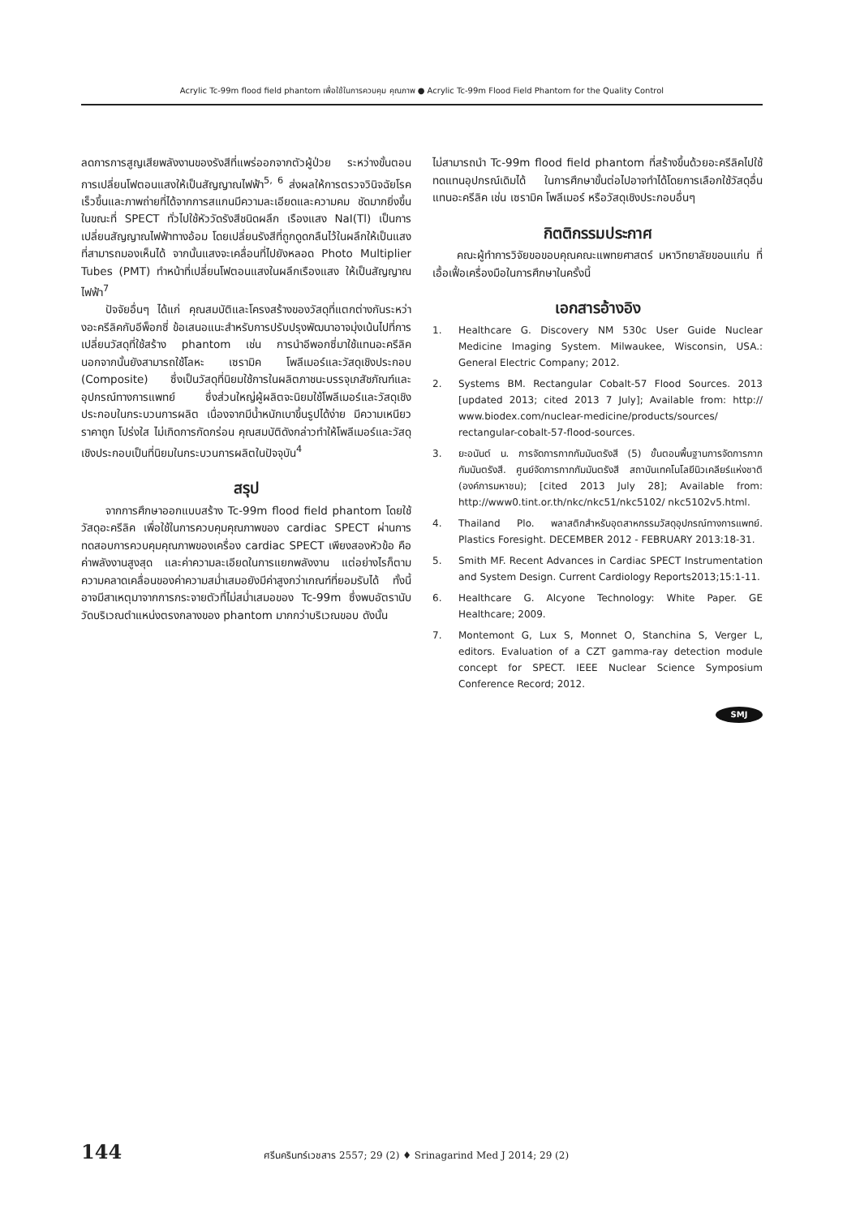Acrylic Tc-99m flood field phantom เพื่อใช้ในการควบคุม คุณภาพ ● Acrylic Tc-99m Flood Field Phantom for the Quality Control
ลดการการสูญเสียพลังงานของรังสีที่แพร่ออกจากตัวผู้ป่วย ระหว่างขั้นตอนการเปลี่ยนโฟตอนแสงให้เป็นสัญญาณไฟฟ้า<sup>5, 6</sup> ส่งผลให้การตรวจวินิจฉัยโรคเร็วขึ้นและภาพถ่ายที่ได้จากการสแกนมีความละเอียดและความคม ชัดมากยิ่งขึ้นในขณะที่ SPECT ทั่วไปใช้หัววัดรังสีชนิดผลึก เรืองแสง NaI(Tl) เป็นการเปลี่ยนสัญญาณไฟฟ้าทางอ้อม โดยเปลี่ยนรังสีที่ถูกดูดกลืนไว้ในผลึกให้เป็นแสงที่สามารถมองเห็นได้ จากนั้นแสงจะเคลื่อนที่ไปยังหลอด Photo Multiplier Tubes (PMT) ทำหน้าที่เปลี่ยนโฟตอนแสงในผลึกเรืองแสง ให้เป็นสัญญาณไฟฟ้า<sup>7</sup>
ปัจจัยอื่นๆ ได้แก่ คุณสมบัติและโครงสร้างของวัสดุที่แตกต่างกันระหว่างอะครีลิคกับอีพ็อกซี่ ข้อเสนอแนะสำหรับการปรับปรุงพัฒนาอาจมุ่งเน้นไปที่การเปลี่ยนวัสดุที่ใช้สร้าง phantom เช่น การนำอีพอกซี่มาใช้แทนอะครีลิค นอกจากนั้นยังสามารถใช้โลหะ เซรามิค โพลีเมอร์และวัสดุเชิงประกอบ (Composite) ซึ่งเป็นวัสดุที่นิยมใช้การในผลิตภาชนะบรรจุเภสัชภัณฑ์และอุปกรณ์ทางการแพทย์ ซึ่งส่วนใหญ่ผู้ผลิตจะนิยมใช้โพลีเมอร์และวัสดุเชิงประกอบในกระบวนการผลิต เนื่องจากมีน้ำหนักเบาขึ้นรูปได้ง่าย มีความเหนียว ราคาถูก โปร่งใส ไม่เกิดการกัดกร่อน คุณสมบัติดังกล่าวทำให้โพลีเมอร์และวัสดุเชิงประกอบเป็นที่นิยมในกระบวนการผลิตในปัจจุบัน<sup>4</sup>
สรุป
จากการศึกษาออกแบบสร้าง Tc-99m flood field phantom โดยใช้วัสดุอะครีลิค เพื่อใช้ในการควบคุมคุณภาพของ cardiac SPECT ผ่านการทดสอบการควบคุมคุณภาพของเครื่อง cardiac SPECT เพียงสองหัวข้อ คือ ค่าพลังงานสูงสุด และค่าความละเอียดในการแยกพลังงาน แต่อย่างไรก็ตาม ความคลาดเคลื่อนของค่าความสม่ำเสมอยังมีค่าสูงกว่าเกณฑ์ที่ยอมรับได้ ทั้งนี้อาจมีสาเหตุมาจากการกระจายตัวที่ไม่สม่ำเสมอของ Tc-99m ซึ่งพบอัตรานับวัดบริเวณตำแหน่งตรงกลางของ phantom มากกว่าบริเวณขอบ ดังนั้น
ไม่สามารถนำ Tc-99m flood field phantom ที่สร้างขึ้นด้วยอะครีลิคไปใช้ทดแทนอุปกรณ์เดิมได้ ในการศึกษาขั้นต่อไปอาจทำได้โดยการเลือกใช้วัสดุอื่นแทนอะครีลิค เช่น เซรามิค โพลีเมอร์ หรือวัสดุเชิงประกอบอื่นๆ
กิตติกรรมประกาศ
คณะผู้ทำการวิจัยขอขอบคุณคณะแพทยศาสตร์ มหาวิทยาลัยขอนแก่น ที่เอื้อเฟื้อเครื่องมือในการศึกษาในครั้งนี้
เอกสารอ้างอิง
1. Healthcare G. Discovery NM 530c User Guide Nuclear Medicine Imaging System. Milwaukee, Wisconsin, USA.: General Electric Company; 2012.
2. Systems BM. Rectangular Cobalt-57 Flood Sources. 2013 [updated 2013; cited 2013 7 July]; Available from: http:// www.biodex.com/nuclear-medicine/products/sources/ rectangular-cobalt-57-flood-sources.
3. ยะอนันต์ น. การจัดการกากกัมมันตรังสี (5) ขั้นตอนพื้นฐานการจัดการกากกัมมันตรังสี. ศูนย์จัดการกากกัมมันตรังสี สถาบันเทคโนโลยีนิวเคลียร์แห่งชาติ (องค์การมหาชน); [cited 2013 July 28]; Available from: http://www0.tint.or.th/nkc/nkc51/nkc5102/ nkc5102v5.html.
4. Thailand Plo. พลาสติกสำหรับอุตสาหกรรมวัสดุอุปกรณ์ทางการแพทย์. Plastics Foresight. DECEMBER 2012 - FEBRUARY 2013:18-31.
5. Smith MF. Recent Advances in Cardiac SPECT Instrumentation and System Design. Current Cardiology Reports2013;15:1-11.
6. Healthcare G. Alcyone Technology: White Paper. GE Healthcare; 2009.
7. Montemont G, Lux S, Monnet O, Stanchina S, Verger L, editors. Evaluation of a CZT gamma-ray detection module concept for SPECT. IEEE Nuclear Science Symposium Conference Record; 2012.
SMJ
144 ศรีนครินทร์เวชสาร 2557; 29 (2) ♦ Srinagarind Med J 2014; 29 (2)